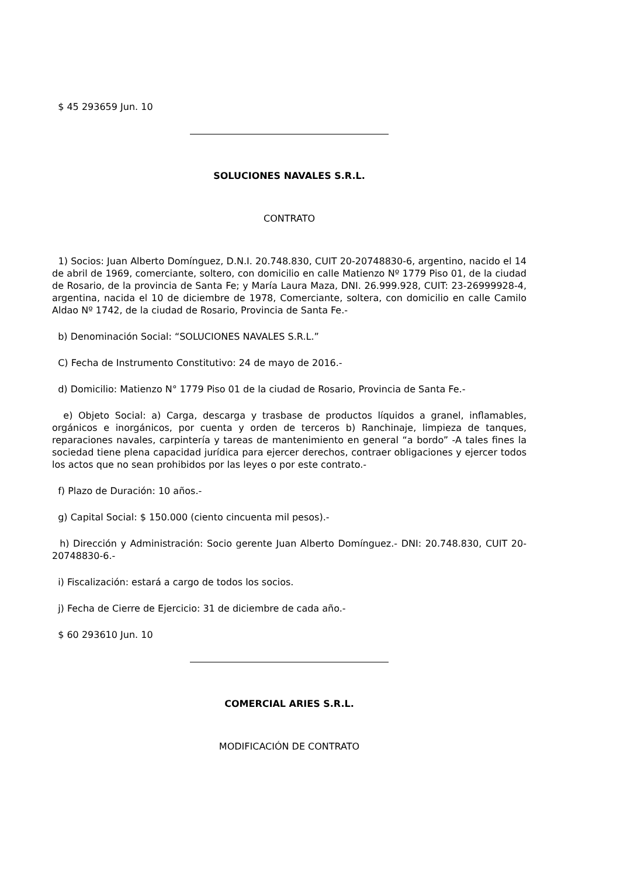$ 45 293659 Jun. 10
SOLUCIONES NAVALES S.R.L.
CONTRATO
1) Socios: Juan Alberto Domínguez, D.N.I. 20.748.830, CUIT 20-20748830-6, argentino, nacido el 14 de abril de 1969, comerciante, soltero, con domicilio en calle Matienzo Nº 1779 Piso 01, de la ciudad de Rosario, de la provincia de Santa Fe; y María Laura Maza, DNI. 26.999.928, CUIT: 23-26999928-4, argentina, nacida el 10 de diciembre de 1978, Comerciante, soltera, con domicilio en calle Camilo Aldao Nº 1742, de la ciudad de Rosario, Provincia de Santa Fe.-
b) Denominación Social: “SOLUCIONES NAVALES S.R.L.”
C) Fecha de Instrumento Constitutivo: 24 de mayo de 2016.-
d) Domicilio: Matienzo N° 1779 Piso 01 de la ciudad de Rosario, Provincia de Santa Fe.-
e) Objeto Social: a) Carga, descarga y trasbase de productos líquidos a granel, inflamables, orgánicos e inorgánicos, por cuenta y orden de terceros b) Ranchinaje, limpieza de tanques, reparaciones navales, carpintería y tareas de mantenimiento en general “a bordo” -A tales fines la sociedad tiene plena capacidad jurídica para ejercer derechos, contraer obligaciones y ejercer todos los actos que no sean prohibidos por las leyes o por este contrato.-
f) Plazo de Duración: 10 años.-
g) Capital Social: $ 150.000 (ciento cincuenta mil pesos).-
h) Dirección y Administración: Socio gerente Juan Alberto Domínguez.- DNI: 20.748.830, CUIT 20-20748830-6.-
i) Fiscalización: estará a cargo de todos los socios.
j) Fecha de Cierre de Ejercicio: 31 de diciembre de cada año.-
$ 60 293610 Jun. 10
COMERCIAL ARIES S.R.L.
MODIFICACIÓN DE CONTRATO